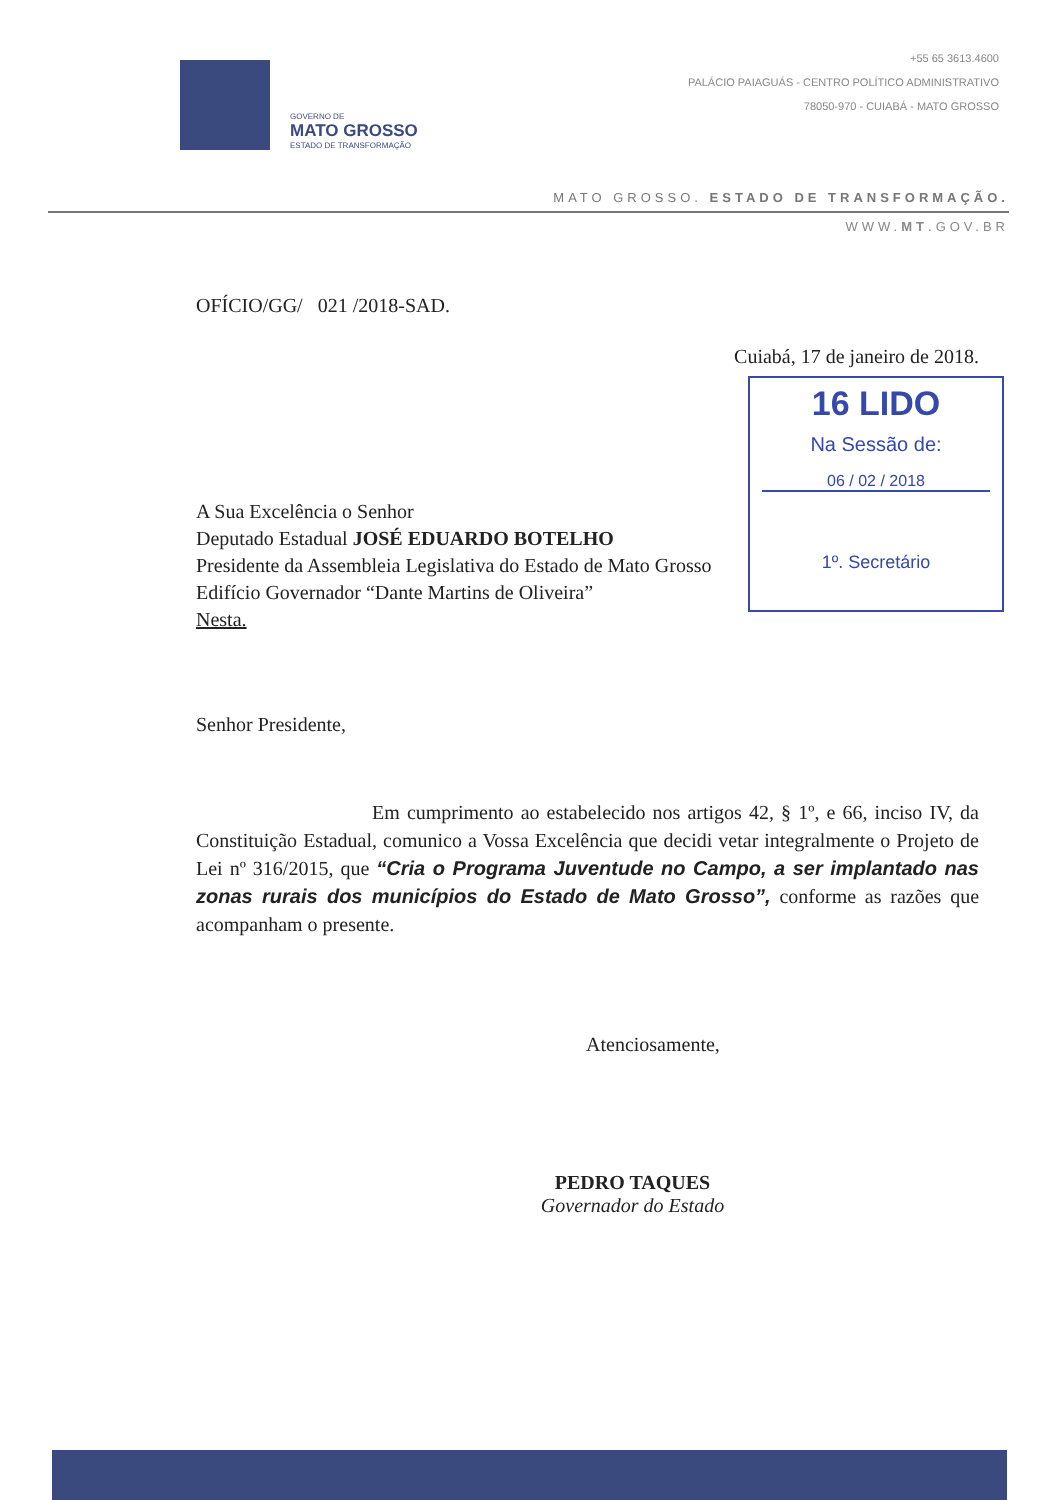GOVERNO DE
MATO GROSSO
ESTADO DE TRANSFORMAÇÃO
+55 65 3613.4600
PALÁCIO PAIAGUÁS - CENTRO POLÍTICO ADMINISTRATIVO
78050-970 - CUIABÁ - MATO GROSSO
MATO GROSSO. ESTADO DE TRANSFORMAÇÃO.
WWW.MT.GOV.BR
OFÍCIO/GG/ 021 /2018-SAD.
Cuiabá, 17 de janeiro de 2018.
A Sua Excelência o Senhor
Deputado Estadual JOSÉ EDUARDO BOTELHO
Presidente da Assembleia Legislativa do Estado de Mato Grosso
Edifício Governador “Dante Martins de Oliveira”
Nesta.
Senhor Presidente,
Em cumprimento ao estabelecido nos artigos 42, § 1º, e 66, inciso IV, da Constituição Estadual, comunico a Vossa Excelência que decidi vetar integralmente o Projeto de Lei nº 316/2015, que “Cria o Programa Juventude no Campo, a ser implantado nas zonas rurais dos municípios do Estado de Mato Grosso”, conforme as razões que acompanham o presente.
Atenciosamente,
PEDRO TAQUES
Governador do Estado
16 LIDO
Na Sessão de:
06 / 02 / 2018
1º. Secretário